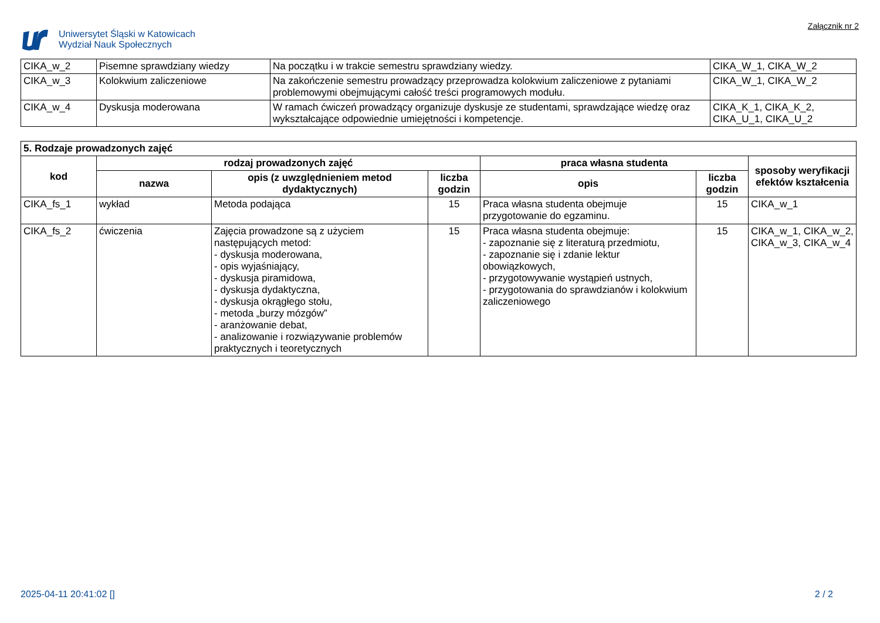Uniwersytet Śląski w Katowicach
Wydział Nauk Społecznych
Załącznik nr 2
| CIKA_w_2 | Pisemne sprawdziany wiedzy | Na początku i w trakcie semestru sprawdziany wiedzy. | CIKA_W_1, CIKA_W_2 |
| CIKA_w_3 | Kolokwium zaliczeniowe | Na zakończenie semestru prowadzący przeprowadza kolokwium zaliczeniowe z pytaniami problemowymi obejmującymi całość treści programowych modułu. | CIKA_W_1, CIKA_W_2 |
| CIKA_w_4 | Dyskusja moderowana | W ramach ćwiczeń prowadzący organizuje dyskusje ze studentami, sprawdzające wiedzę oraz wykształcające odpowiednie umiejętności i kompetencje. | CIKA_K_1, CIKA_K_2, CIKA_U_1, CIKA_U_2 |
| 5. Rodzaje prowadzonych zajęć | | | | | | |
| --- | --- | --- | --- | --- | --- | --- |
| kod | rodzaj prowadzonych zajęć | | | praca własna studenta | | sposoby weryfikacji efektów kształcenia |
| | nazwa | opis (z uwzględnieniem metod dydaktycznych) | liczba godzin | opis | liczba godzin | |
| CIKA_fs_1 | wykład | Metoda podająca | 15 | Praca własna studenta obejmuje przygotowanie do egzaminu. | 15 | CIKA_w_1 |
| CIKA_fs_2 | ćwiczenia | Zajęcia prowadzone są z użyciem następujących metod: - dyskusja moderowana, - opis wyjaśniający, - dyskusja piramidowa, - dyskusja dydaktyczna, - dyskusja okrągłego stołu, - metoda „burzy mózgów” - aranżowanie debat, - analizowanie i rozwiązywanie problemów praktycznych i teoretycznych | 15 | Praca własna studenta obejmuje: - zapoznanie się z literaturą przedmiotu, - zapoznanie się i zdanie lektur obowiązkowych, - przygotowywanie wystąpień ustnych, - przygotowania do sprawdzianów i kolokwium zaliczeniowego | 15 | CIKA_w_1, CIKA_w_2, CIKA_w_3, CIKA_w_4 |
2025-04-11 20:41:02 [] 2 / 2